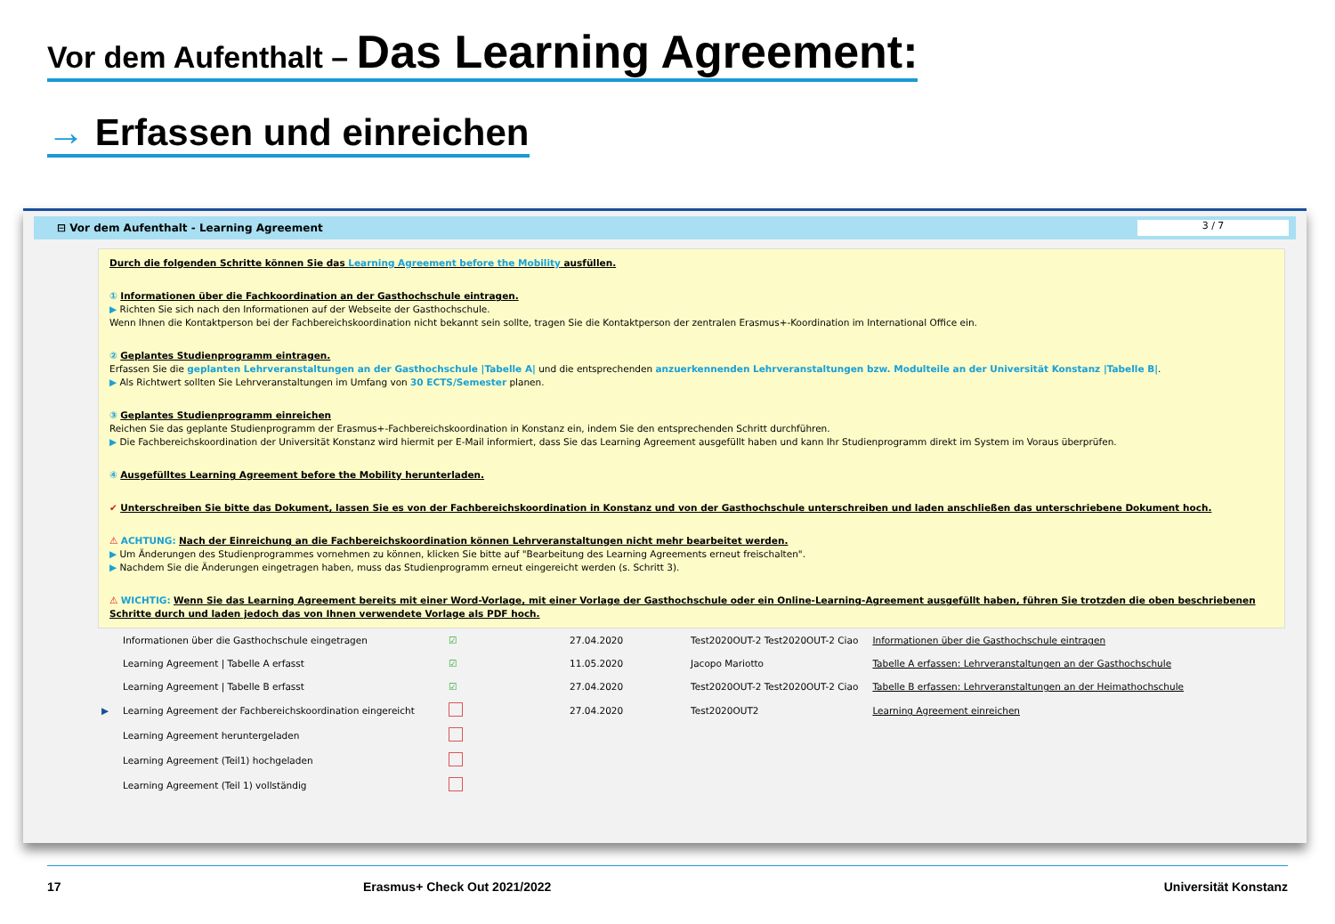Vor dem Aufenthalt – Das Learning Agreement:
→ Erfassen und einreichen
⊟ Vor dem Aufenthalt - Learning Agreement 3 / 7
Durch die folgenden Schritte können Sie das Learning Agreement before the Mobility ausfüllen.
① Informationen über die Fachkoordination an der Gasthochschule eintragen.
▶ Richten Sie sich nach den Informationen auf der Webseite der Gasthochschule.
Wenn Ihnen die Kontaktperson bei der Fachbereichskoordination nicht bekannt sein sollte, tragen Sie die Kontaktperson der zentralen Erasmus+-Koordination im International Office ein.
② Geplantes Studienprogramm eintragen.
Erfassen Sie die geplanten Lehrveranstaltungen an der Gasthochschule |Tabelle A| und die entsprechenden anzuerkennenden Lehrveranstaltungen bzw. Modulteile an der Universität Konstanz |Tabelle B|.
▶ Als Richtwert sollten Sie Lehrveranstaltungen im Umfang von 30 ECTS/Semester planen.
③ Geplantes Studienprogramm einreichen
Reichen Sie das geplante Studienprogramm der Erasmus+-Fachbereichskoordination in Konstanz ein, indem Sie den entsprechenden Schritt durchführen.
▶ Die Fachbereichskoordination der Universität Konstanz wird hiermit per E-Mail informiert, dass Sie das Learning Agreement ausgefüllt haben und kann Ihr Studienprogramm direkt im System im Voraus überprüfen.
④ Ausgefülltes Learning Agreement before the Mobility herunterladen.
✔ Unterschreiben Sie bitte das Dokument, lassen Sie es von der Fachbereichskoordination in Konstanz und von der Gasthochschule unterschreiben und laden anschließen das unterschriebene Dokument hoch.
⚠ ACHTUNG: Nach der Einreichung an die Fachbereichskoordination können Lehrveranstaltungen nicht mehr bearbeitet werden.
▶ Um Änderungen des Studienprogrammes vornehmen zu können, klicken Sie bitte auf "Bearbeitung des Learning Agreements erneut freischalten".
▶ Nachdem Sie die Änderungen eingetragen haben, muss das Studienprogramm erneut eingereicht werden (s. Schritt 3).
⚠ WICHTIG: Wenn Sie das Learning Agreement bereits mit einer Word-Vorlage, mit einer Vorlage der Gasthochschule oder ein Online-Learning-Agreement ausgefüllt haben, führen Sie trotzden die oben beschriebenen Schritte durch und laden jedoch das von Ihnen verwendete Vorlage als PDF hoch.
| | Informationen über die Gasthochschule eingetragen | ☑ | 27.04.2020 | Test2020OUT-2 Test2020OUT-2 Ciao | Informationen über die Gasthochschule eintragen |
| | Learning Agreement / Tabelle A erfasst | ☑ | 11.05.2020 | Jacopo Mariotto | Tabelle A erfassen: Lehrveranstaltungen an der Gasthochschule |
| | Learning Agreement / Tabelle B erfasst | ☑ | 27.04.2020 | Test2020OUT-2 Test2020OUT-2 Ciao | Tabelle B erfassen: Lehrveranstaltungen an der Heimathochschule |
| ▶ | Learning Agreement der Fachbereichskoordination eingereicht | | 27.04.2020 | Test2020OUT2 | Learning Agreement einreichen |
| | Learning Agreement heruntergeladen | | | | |
| | Learning Agreement (Teil1) hochgeladen | | | | |
| | Learning Agreement (Teil 1) vollständig | | | | |
17 Erasmus+ Check Out 2021/2022 Universität Konstanz